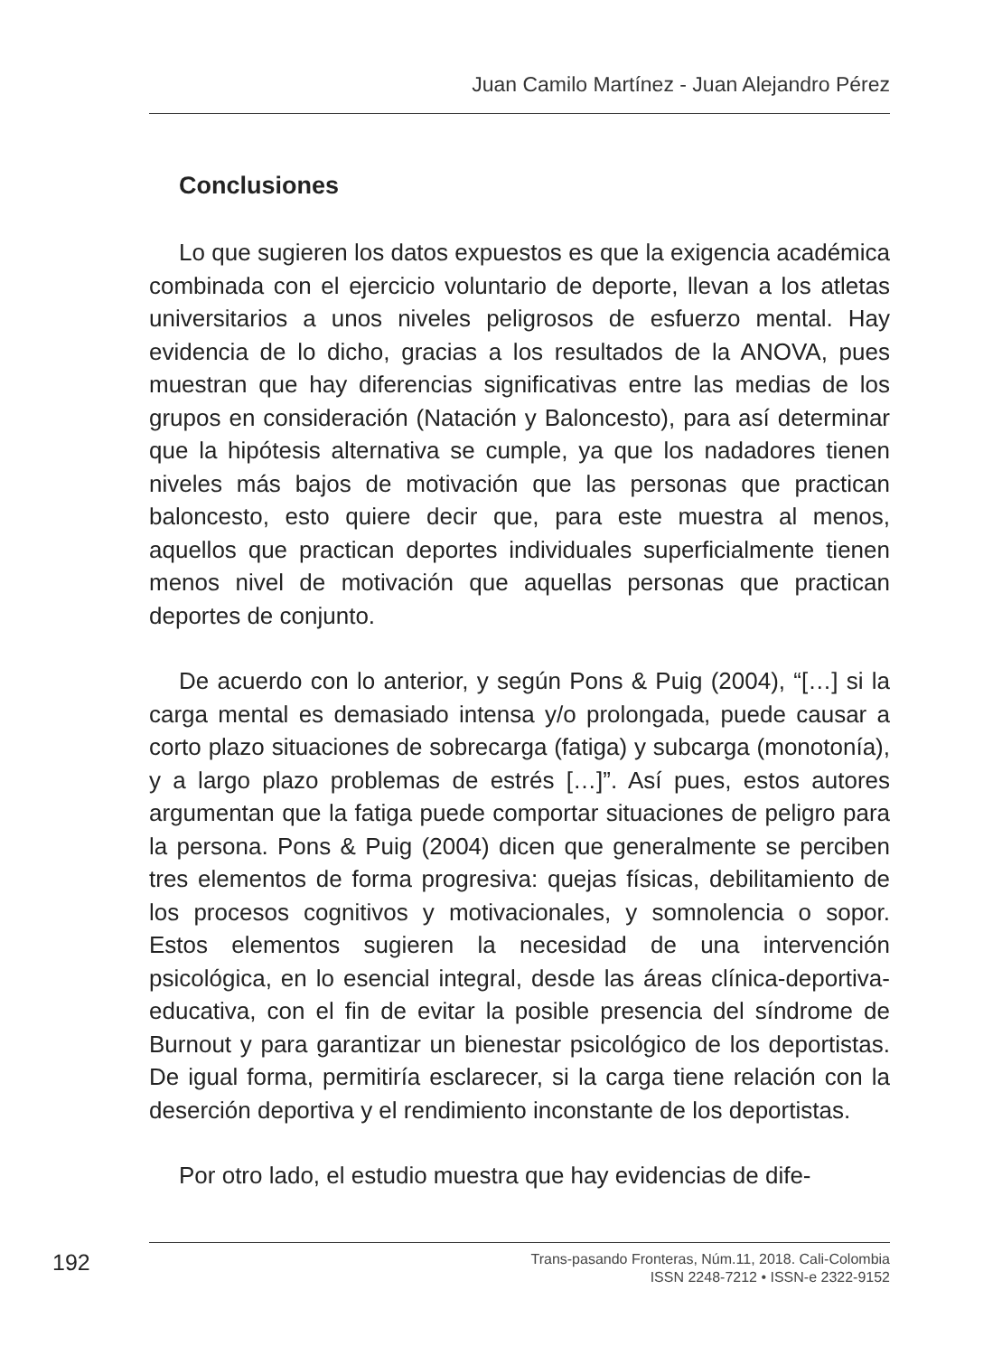Juan Camilo Martínez - Juan Alejandro Pérez
Conclusiones
Lo que sugieren los datos expuestos es que la exigencia académica combinada con el ejercicio voluntario de deporte, llevan a los atletas universitarios a unos niveles peligrosos de esfuerzo mental. Hay evidencia de lo dicho, gracias a los resultados de la ANOVA, pues muestran que hay diferencias significativas entre las medias de los grupos en consideración (Natación y Baloncesto), para así determinar que la hipótesis alternativa se cumple, ya que los nadadores tienen niveles más bajos de motivación que las personas que practican baloncesto, esto quiere decir que, para este muestra al menos, aquellos que practican deportes individuales superficialmente tienen menos nivel de motivación que aquellas personas que practican deportes de conjunto.
De acuerdo con lo anterior, y según Pons & Puig (2004), “[…] si la carga mental es demasiado intensa y/o prolongada, puede causar a corto plazo situaciones de sobrecarga (fatiga) y subcarga (monotonía), y a largo plazo problemas de estrés […]”. Así pues, estos autores argumentan que la fatiga puede comportar situaciones de peligro para la persona. Pons & Puig (2004) dicen que generalmente se perciben tres elementos de forma progresiva: quejas físicas, debilitamiento de los procesos cognitivos y motivacionales, y somnolencia o sopor. Estos elementos sugieren la necesidad de una intervención psicológica, en lo esencial integral, desde las áreas clínica-deportiva-educativa, con el fin de evitar la posible presencia del síndrome de Burnout y para garantizar un bienestar psicológico de los deportistas. De igual forma, permitiría esclarecer, si la carga tiene relación con la deserción deportiva y el rendimiento inconstante de los deportistas.
Por otro lado, el estudio muestra que hay evidencias de dife-
192
Trans-pasando Fronteras, Núm.11, 2018. Cali-Colombia
ISSN 2248-7212 • ISSN-e 2322-9152